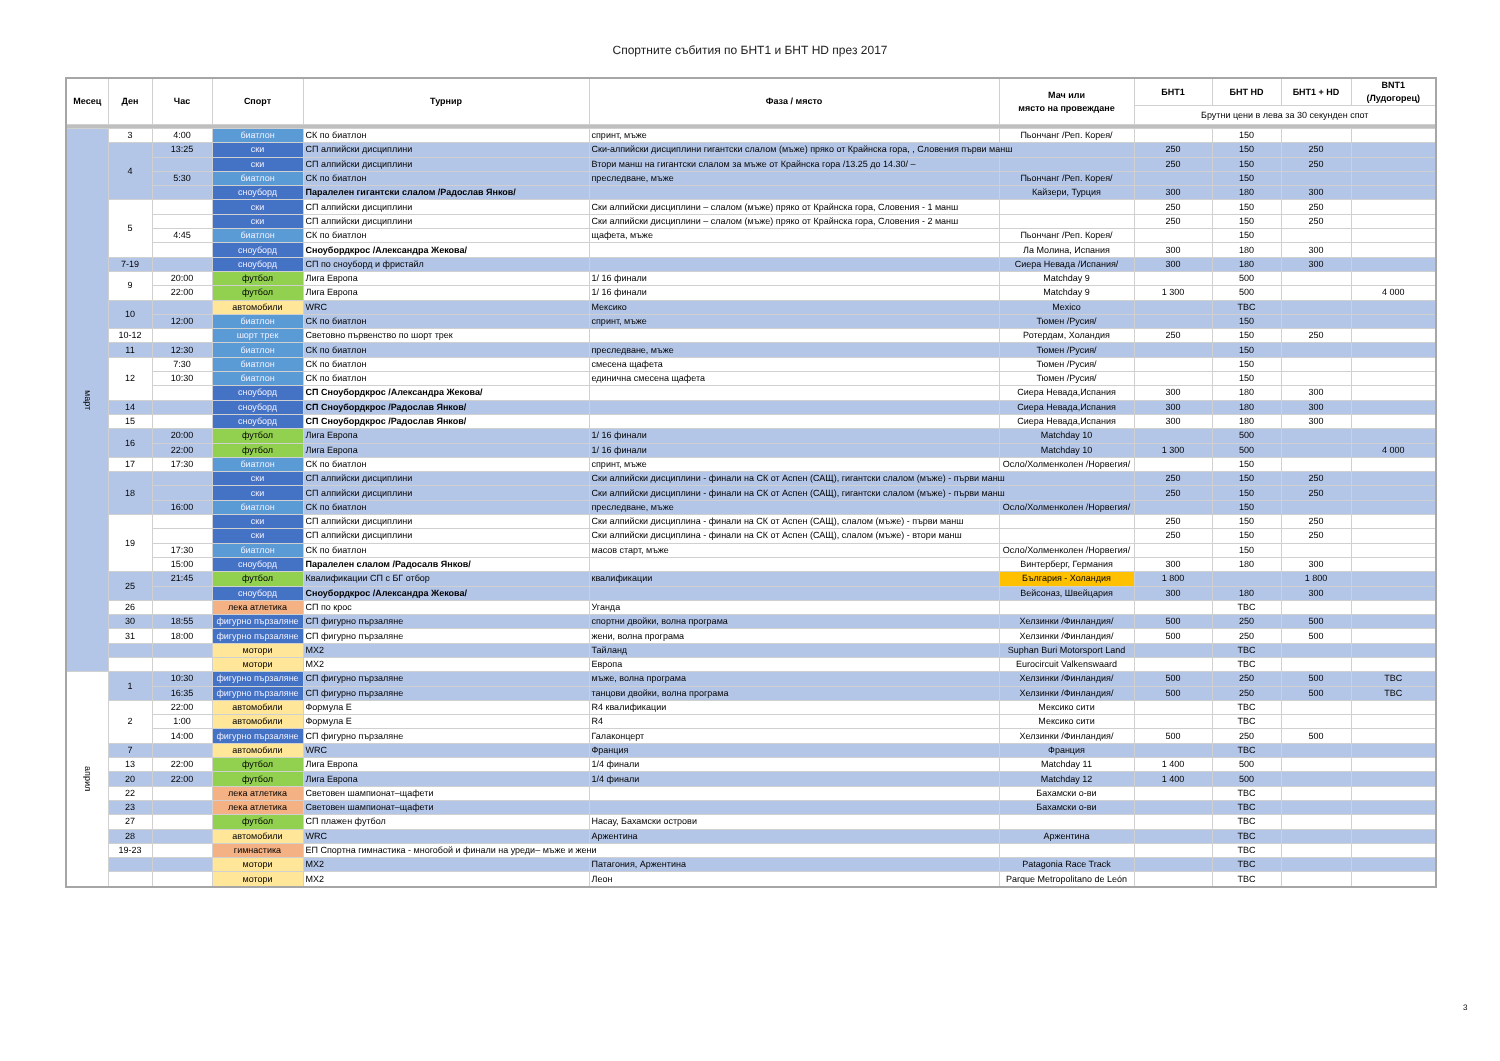Спортните събития по БНТ1 и БНТ HD през 2017
| Месец | Ден | Час | Спорт | Турнир | Фаза / място | Мач или място на провеждане | БНТ1 | БНТ HD | БНТ1 + HD | BNT1 (Лудогорец) |
| --- | --- | --- | --- | --- | --- | --- | --- | --- | --- | --- |
| | | | | | | | Брутни цени в лева за 30 секунден спот | | | |
| март | 3 | 4:00 | биатлон | СК по биатлон | спринт, мъже | Пьончанг /Реп. Корея/ | | 150 | | |
| | 4 | 13:25 | ски | СП алпийски дисциплини | Ски-алпийски дисциплини гигантски слалом (мъже) пряко от Крайнска гора, , Словения първи манш | | 250 | 150 | 250 | |
| | | | ски | СП алпийски дисциплини | Втори манш на гигантски слалом за мъже от Крайнска гора /13.25 до 14.30/ – | | 250 | 150 | 250 | |
| | | 5:30 | биатлон | СК по биатлон | преследване, мъже | Пьончанг /Реп. Корея/ | | 150 | | |
| | | | сноуборд | Паралелен гигантски слалом /Радослав Янков/ | | Кайзери, Турция | 300 | 180 | 300 | |
| | 5 | | ски | СП алпийски дисциплини | Ски алпийски дисциплини – слалом (мъже) пряко от Крайнска гора, Словения - 1 манш | | 250 | 150 | 250 | |
| | | | ски | СП алпийски дисциплини | Ски алпийски дисциплини – слалом (мъже) пряко от Крайнска гора, Словения - 2 манш | | 250 | 150 | 250 | |
| | | 4:45 | биатлон | СК по биатлон | щафета, мъже | Пьончанг /Реп. Корея/ | | 150 | | |
| | | | сноуборд | Сноубордкрос /Александра Жекова/ | | Ла Молина, Испания | 300 | 180 | 300 | |
| | 7-19 | | сноуборд | СП по сноуборд и фристайл | | Сиера Невада /Испания/ | 300 | 180 | 300 | |
| | 9 | 20:00 | футбол | Лига Европа | 1/ 16 финали | Matchday 9 | | 500 | | |
| | | 22:00 | футбол | Лига Европа | 1/ 16 финали | Matchday 9 | 1 300 | 500 | | 4 000 |
| | 10 | | автомобили | WRC | Мексико | Mexico | | TBC | | |
| | | 12:00 | биатлон | СК по биатлон | спринт, мъже | Тюмен /Русия/ | | 150 | | |
| | 10-12 | | шорт трек | Световно първенство по шорт трек | | Ротердам, Холандия | 250 | 150 | 250 | |
| | 11 | 12:30 | биатлон | СК по биатлон | преследване, мъже | Тюмен /Русия/ | | 150 | | |
| | 12 | 7:30 | биатлон | СК по биатлон | смесена щафета | Тюмен /Русия/ | | 150 | | |
| | | 10:30 | биатлон | СК по биатлон | единична смесена щафета | Тюмен /Русия/ | | 150 | | |
| | | | сноуборд | СП Сноубордкрос /Александра Жекова/ | | Сиера Невада,Испания | 300 | 180 | 300 | |
| | 14 | | сноуборд | СП Сноубордкрос /Радослав Янков/ | | Сиера Невада,Испания | 300 | 180 | 300 | |
| | 15 | | сноуборд | СП Сноубордкрос /Радослав Янков/ | | Сиера Невада,Испания | 300 | 180 | 300 | |
| | 16 | 20:00 | футбол | Лига Европа | 1/ 16 финали | Matchday 10 | | 500 | | |
| | | 22:00 | футбол | Лига Европа | 1/ 16 финали | Matchday 10 | 1 300 | 500 | | 4 000 |
| | 17 | 17:30 | биатлон | СК по биатлон | спринт, мъже | Осло/Холменколен /Норвегия/ | | 150 | | |
| | 18 | | ски | СП алпийски дисциплини | Ски алпийски дисциплини - финали на СК от Аспен (САЩ), гигантски слалом (мъже) - първи манш | | 250 | 150 | 250 | |
| | | | ски | СП алпийски дисциплини | Ски алпийски дисциплини - финали на СК от Аспен (САЩ), гигантски слалом (мъже) - първи манш | | 250 | 150 | 250 | |
| | | 16:00 | биатлон | СК по биатлон | преследване, мъже | Осло/Холменколен /Норвегия/ | | 150 | | |
| | 19 | | ски | СП алпийски дисциплини | Ски алпийски дисциплина - финали на СК от Аспен (САЩ), слалом (мъже) - първи манш | | 250 | 150 | 250 | |
| | | | ски | СП алпийски дисциплини | Ски алпийски дисциплина - финали на СК от Аспен (САЩ), слалом (мъже) - втори манш | | 250 | 150 | 250 | |
| | | 17:30 | биатлон | СК по биатлон | масов старт, мъже | Осло/Холменколен /Норвегия/ | | 150 | | |
| | | 15:00 | сноуборд | Паралелен слалом /Радосалв Янков/ | | Винтерберг, Германия | 300 | 180 | 300 | |
| | 25 | 21:45 | футбол | Квалификации СП с БГ отбор | квалификации | България - Холандия | 1 800 | | 1 800 | |
| | | | сноуборд | Сноубордкрос /Александра Жекова/ | | Вейсоназ, Швейцария | 300 | 180 | 300 | |
| | 26 | | лека атлетика | СП по крос | Уганда | | | TBC | | |
| | 30 | 18:55 | фигурно пързаляне | СП фигурно пързаляне | спортни двойки, волна програма | Хелзинки /Финландия/ | 500 | 250 | 500 | |
| | 31 | 18:00 | фигурно пързаляне | СП фигурно пързаляне | жени, волна програма | Хелзинки /Финландия/ | 500 | 250 | 500 | |
| | | | мотори | MX2 | Тайланд | Suphan Buri Motorsport Land | | TBC | | |
| | | | мотори | MX2 | Европа | Eurocircuit Valkenswaard | | TBC | | |
| април | 1 | 10:30 | фигурно пързаляне | СП фигурно пързаляне | мъже, волна програма | Хелзинки /Финландия/ | 500 | 250 | 500 | TBC |
| | | 16:35 | фигурно пързаляне | СП фигурно пързаляне | танцови двойки, волна програма | Хелзинки /Финландия/ | 500 | 250 | 500 | TBC |
| | 2 | 22:00 | автомобили | Формула E | R4 квалификации | Мексико сити | | TBC | | |
| | | 1:00 | автомобили | Формула E | R4 | Мексико сити | | TBC | | |
| | | 14:00 | фигурно пързаляне | СП фигурно пързаляне | Галаконцерт | Хелзинки /Финландия/ | 500 | 250 | 500 | |
| | 7 | | автомобили | WRC | Франция | Франция | | TBC | | |
| | 13 | 22:00 | футбол | Лига Европа | 1/4 финали | Matchday 11 | 1 400 | 500 | | |
| | 20 | 22:00 | футбол | Лига Европа | 1/4 финали | Matchday 12 | 1 400 | 500 | | |
| | 22 | | лека атлетика | Световен шампионат–щафети | | Бахамски о-ви | | TBC | | |
| | 23 | | лека атлетика | Световен шампионат–щафети | | Бахамски о-ви | | TBC | | |
| | 27 | | футбол | СП плажен футбол | Насау, Бахамски острови | | | TBC | | |
| | 28 | | автомобили | WRC | Аржентина | Аржентина | | TBC | | |
| | 19-23 | | гимнастика | ЕП Спортна гимнастика - многобой и финали на уреди– мъже и жени | | | | TBC | | |
| | | | мотори | MX2 | Патагония, Аржентина | Patagonia Race Track | | TBC | | |
| | | | мотори | MX2 | Леон | Parque Metropolitano de León | | TBC | | |
3